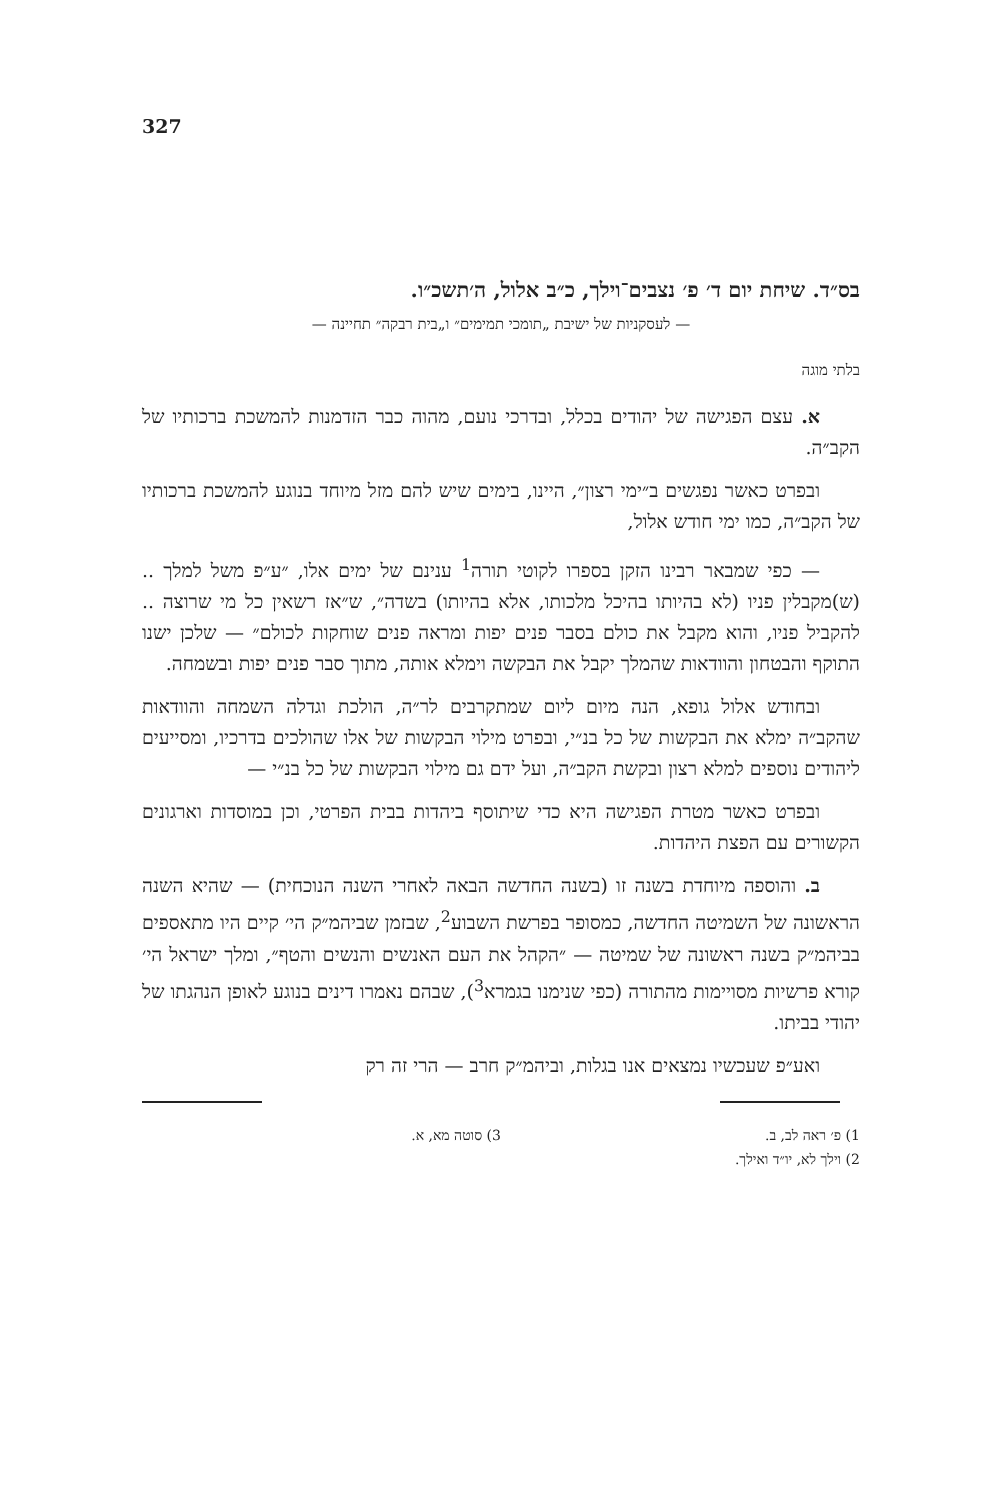327
בס״ד. שיחת יום ד׳ פ׳ נצבים־וילך, כ״ב אלול, ה׳תשכ״ו.
— לעסקניות של ישיבת „תומכי תמימים״ ו„בית רבקה״ תחיינה —
בלתי מוגה
א. עצם הפגישה של יהודים בכלל, ובדרכי נועם, מהוה כבר הזדמנות להמשכת ברכותיו של הקב״ה.
ובפרט כאשר נפגשים ב״ימי רצון״, היינו, בימים שיש להם מזל מיוחד בנוגע להמשכת ברכותיו של הקב״ה, כמו ימי חודש אלול,
— כפי שמבאר רבינו הזקן בספרו לקוטי תורה<sup>1</sup> ענינם של ימים אלו, ״ע״פ משל למלך .. (ש)מקבלין פניו (לא בהיותו בהיכל מלכותו, אלא בהיותו) בשדה״, ש״אז רשאין כל מי שרוצה .. להקביל פניו, והוא מקבל את כולם בסבר פנים יפות ומראה פנים שוחקות לכולם״ — שלכן ישנו התוקף והבטחון והוודאות שהמלך יקבל את הבקשה וימלא אותה, מתוך סבר פנים יפות ובשמחה.
ובחודש אלול גופא, הנה מיום ליום שמתקרבים לר״ה, הולכת וגדלה השמחה והוודאות שהקב״ה ימלא את הבקשות של כל בנ״י, ובפרט מילוי הבקשות של אלו שהולכים בדרכיו, ומסייעים ליהודים נוספים למלא רצון ובקשת הקב״ה, ועל ידם גם מילוי הבקשות של כל בנ״י —
ובפרט כאשר מטרת הפגישה היא כדי שיתוסף ביהדות בבית הפרטי, וכן במוסדות וארגונים הקשורים עם הפצת היהדות.
ב. והוספה מיוחדת בשנה זו (בשנה החדשה הבאה לאחרי השנה הנוכחית) — שהיא השנה הראשונה של השמיטה החדשה, כמסופר בפרשת השבוע<sup>2</sup>, שבזמן שביהמ״ק הי׳ קיים היו מתאספים בביהמ״ק בשנה ראשונה של שמיטה — ״הקהל את העם האנשים והנשים והטף״, ומלך ישראל הי׳ קורא פרשיות מסויימות מהתורה (כפי שנימנו בגמרא<sup>3</sup>), שבהם נאמרו דינים בנוגע לאופן הנהגתו של יהודי בביתו.
ואע״פ שעכשיו נמצאים אנו בגלות, וביהמ״ק חרב — הרי זה רק
1) פ׳ ראה לב, ב.
2) וילך לא, יו״ד ואילך.
3) סוטה מא, א.